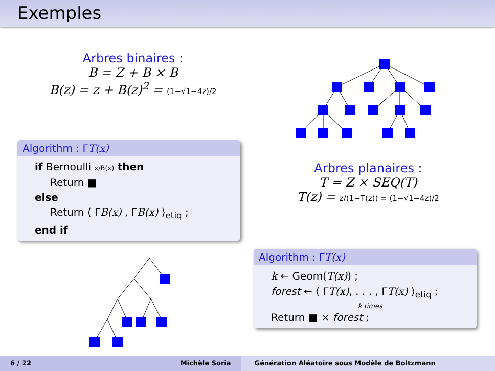Exemples
Arbres binaires :
B = Z + B × B
B(z) = z + B(z)<sup>2</sup> = (1−√1−4z)/2
Algorithm : ΓT(x)
if Bernoulli x/B(x) then
Return ■
else
Return ⟨ ΓB(x) , ΓB(x) ⟩<sub>etiq</sub> ;
end if
Arbres planaires :
T = Z × SEQ(T)
T(z) = z/(1−T(z)) = (1−√1−4z)/2
Algorithm : ΓT(x)
k ← Geom(T(x)) ;
forest ← ⟨ ΓT(x), . . . , ΓT(x) ⟩<sub>etiq</sub> ;
k times
Return ■ × forest ;
6 / 22 Michèle Soria Génération Aléatoire sous Modèle de Boltzmann